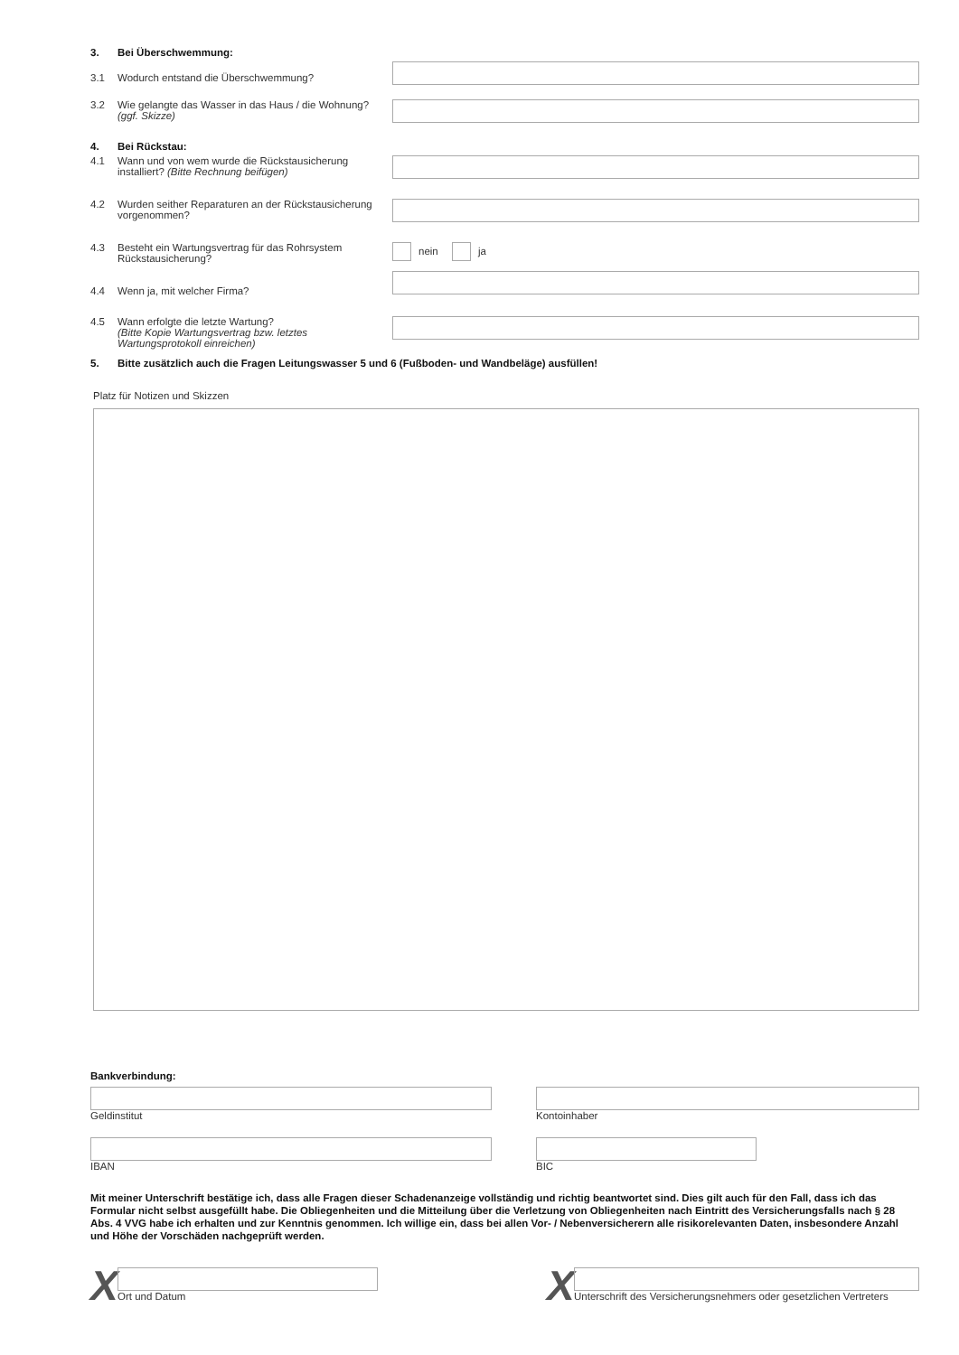3. Bei Überschwemmung:
3.1 Wodurch entstand die Überschwemmung?
3.2 Wie gelangte das Wasser in das Haus / die Wohnung?
(ggf. Skizze)
4. Bei Rückstau:
4.1 Wann und von wem wurde die Rückstausicherung installiert? (Bitte Rechnung beifügen)
4.2 Wurden seither Reparaturen an der Rückstausicherung vorgenommen?
4.3 Besteht ein Wartungsvertrag für das Rohrsystem Rückstausicherung?
nein ja
4.4 Wenn ja, mit welcher Firma?
4.5 Wann erfolgte die letzte Wartung?
(Bitte Kopie Wartungsvertrag bzw. letztes Wartungsprotokoll einreichen)
5. Bitte zusätzlich auch die Fragen Leitungswasser 5 und 6 (Fußboden- und Wandbeläge) ausfüllen!
Platz für Notizen und Skizzen
Bankverbindung:
Geldinstitut Kontoinhaber
IBAN BIC
Mit meiner Unterschrift bestätige ich, dass alle Fragen dieser Schadenanzeige vollständig und richtig beantwortet sind. Dies gilt auch für den Fall, dass ich das Formular nicht selbst ausgefüllt habe. Die Obliegenheiten und die Mitteilung über die Verletzung von Obliegenheiten nach Eintritt des Versicherungsfalls nach § 28 Abs. 4 VVG habe ich erhalten und zur Kenntnis genommen. Ich willige ein, dass bei allen Vor- / Nebenversicherern alle risikorelevanten Daten, insbesondere Anzahl und Höhe der Vorschäden nachgeprüft werden.
X
Ort und Datum
X
Unterschrift des Versicherungsnehmers oder gesetzlichen Vertreters